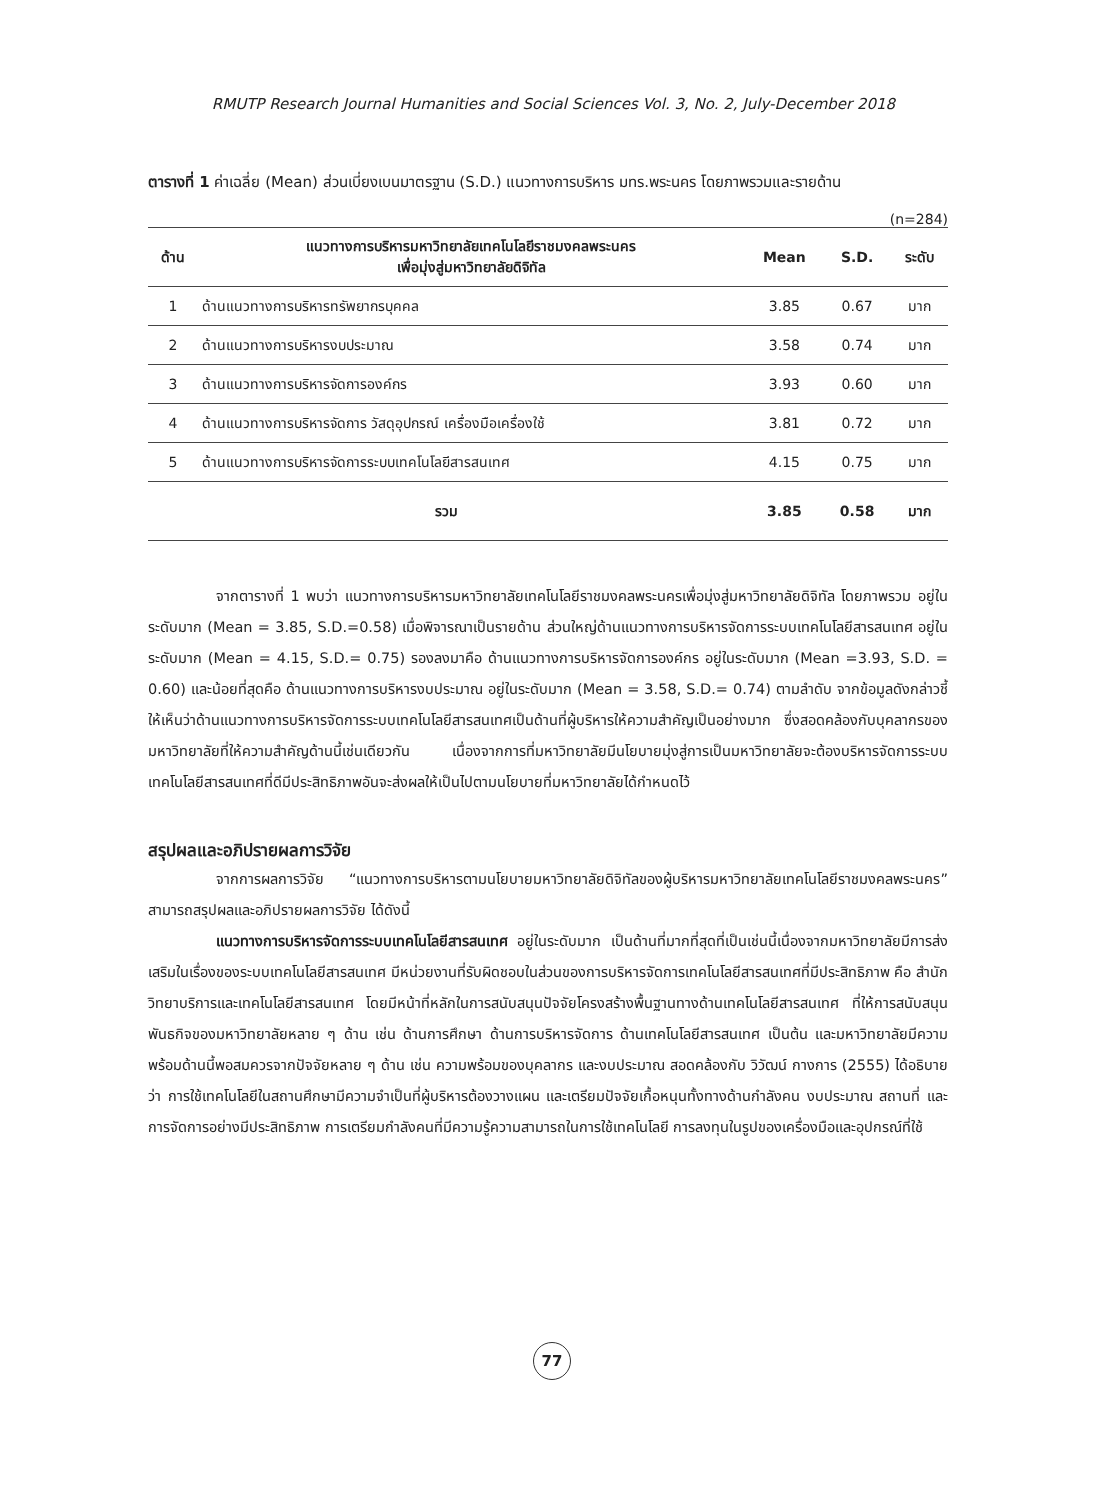RMUTP Research Journal Humanities and Social Sciences Vol. 3, No. 2, July-December 2018
ตารางที่ 1 ค่าเฉลี่ย (Mean) ส่วนเบี่ยงเบนมาตรฐาน (S.D.) แนวทางการบริหาร มทร.พระนคร โดยภาพรวมและรายด้าน
(n=284)
| ด้าน | แนวทางการบริหารมหาวิทยาลัยเทคโนโลยีราชมงคลพระนคร เพื่อมุ่งสู่มหาวิทยาลัยดิจิทัล | Mean | S.D. | ระดับ |
| --- | --- | --- | --- | --- |
| 1 | ด้านแนวทางการบริหารทรัพยากรบุคคล | 3.85 | 0.67 | มาก |
| 2 | ด้านแนวทางการบริหารงบประมาณ | 3.58 | 0.74 | มาก |
| 3 | ด้านแนวทางการบริหารจัดการองค์กร | 3.93 | 0.60 | มาก |
| 4 | ด้านแนวทางการบริหารจัดการ วัสดุอุปกรณ์ เครื่องมือเครื่องใช้ | 3.81 | 0.72 | มาก |
| 5 | ด้านแนวทางการบริหารจัดการระบบเทคโนโลยีสารสนเทศ | 4.15 | 0.75 | มาก |
| รวม | | 3.85 | 0.58 | มาก |
จากตารางที่ 1 พบว่า แนวทางการบริหารมหาวิทยาลัยเทคโนโลยีราชมงคลพระนครเพื่อมุ่งสู่มหาวิทยาลัยดิจิทัล โดยภาพรวม อยู่ในระดับมาก (Mean = 3.85, S.D.=0.58) เมื่อพิจารณาเป็นรายด้าน ส่วนใหญ่ด้านแนวทางการบริหารจัดการระบบเทคโนโลยีสารสนเทศ อยู่ในระดับมาก (Mean = 4.15, S.D.= 0.75) รองลงมาคือ ด้านแนวทางการบริหารจัดการองค์กร อยู่ในระดับมาก (Mean =3.93, S.D. = 0.60) และน้อยที่สุดคือ ด้านแนวทางการบริหารงบประมาณ อยู่ในระดับมาก (Mean = 3.58, S.D.= 0.74) ตามลำดับ จากข้อมูลดังกล่าวชี้ให้เห็นว่าด้านแนวทางการบริหารจัดการระบบเทคโนโลยีสารสนเทศเป็นด้านที่ผู้บริหารให้ความสำคัญเป็นอย่างมาก ซึ่งสอดคล้องกับบุคลากรของมหาวิทยาลัยที่ให้ความสำคัญด้านนี้เช่นเดียวกัน เนื่องจากการที่มหาวิทยาลัยมีนโยบายมุ่งสู่การเป็นมหาวิทยาลัยจะต้องบริหารจัดการระบบเทคโนโลยีสารสนเทศที่ดีมีประสิทธิภาพอันจะส่งผลให้เป็นไปตามนโยบายที่มหาวิทยาลัยได้กำหนดไว้
สรุปผลและอภิปรายผลการวิจัย
จากการผลการวิจัย “แนวทางการบริหารตามนโยบายมหาวิทยาลัยดิจิทัลของผู้บริหารมหาวิทยาลัยเทคโนโลยีราชมงคลพระนคร” สามารถสรุปผลและอภิปรายผลการวิจัย ได้ดังนี้
แนวทางการบริหารจัดการระบบเทคโนโลยีสารสนเทศ อยู่ในระดับมาก เป็นด้านที่มากที่สุดที่เป็นเช่นนี้เนื่องจากมหาวิทยาลัยมีการส่งเสริมในเรื่องของระบบเทคโนโลยีสารสนเทศ มีหน่วยงานที่รับผิดชอบในส่วนของการบริหารจัดการเทคโนโลยีสารสนเทศที่มีประสิทธิภาพ คือ สำนักวิทยาบริการและเทคโนโลยีสารสนเทศ โดยมีหน้าที่หลักในการสนับสนุนปัจจัยโครงสร้างพื้นฐานทางด้านเทคโนโลยีสารสนเทศ ที่ให้การสนับสนุนพันธกิจของมหาวิทยาลัยหลาย ๆ ด้าน เช่น ด้านการศึกษา ด้านการบริหารจัดการ ด้านเทคโนโลยีสารสนเทศ เป็นต้น และมหาวิทยาลัยมีความพร้อมด้านนี้พอสมควรจากปัจจัยหลาย ๆ ด้าน เช่น ความพร้อมของบุคลากร และงบประมาณ สอดคล้องกับ วิวัฒน์ กางการ (2555) ได้อธิบายว่า การใช้เทคโนโลยีในสถานศึกษามีความจำเป็นที่ผู้บริหารต้องวางแผน และเตรียมปัจจัยเกื้อหนุนทั้งทางด้านกำลังคน งบประมาณ สถานที่ และการจัดการอย่างมีประสิทธิภาพ การเตรียมกำลังคนที่มีความรู้ความสามารถในการใช้เทคโนโลยี การลงทุนในรูปของเครื่องมือและอุปกรณ์ที่ใช้
77